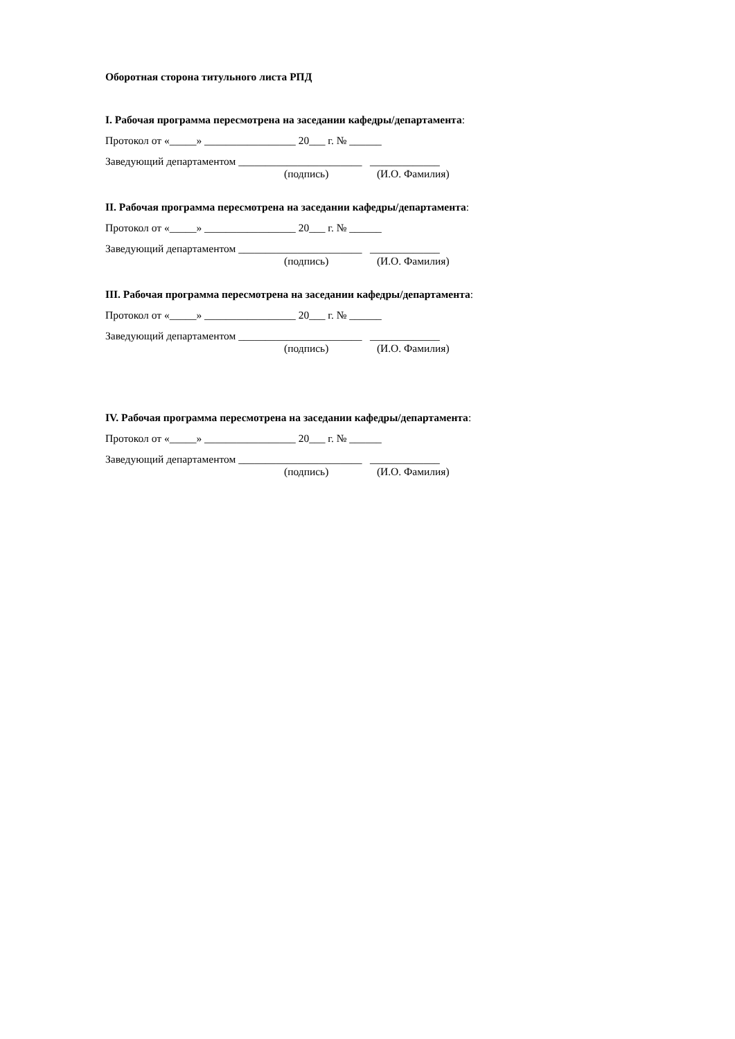Оборотная сторона титульного листа РПД
I. Рабочая программа пересмотрена на заседании кафедры/департамента:
Протокол от «_____» _________________ 20___ г. № ______
Заведующий департаментом _______________________ _____________
(подпись) (И.О. Фамилия)
II. Рабочая программа пересмотрена на заседании кафедры/департамента:
Протокол от «_____» _________________ 20___ г. № ______
Заведующий департаментом _______________________ _____________
(подпись) (И.О. Фамилия)
III. Рабочая программа пересмотрена на заседании кафедры/департамента:
Протокол от «_____» _________________ 20___ г. № ______
Заведующий департаментом _______________________ _____________
(подпись) (И.О. Фамилия)
IV. Рабочая программа пересмотрена на заседании кафедры/департамента:
Протокол от «_____» _________________ 20___ г. № ______
Заведующий департаментом _______________________ _____________
(подпись) (И.О. Фамилия)